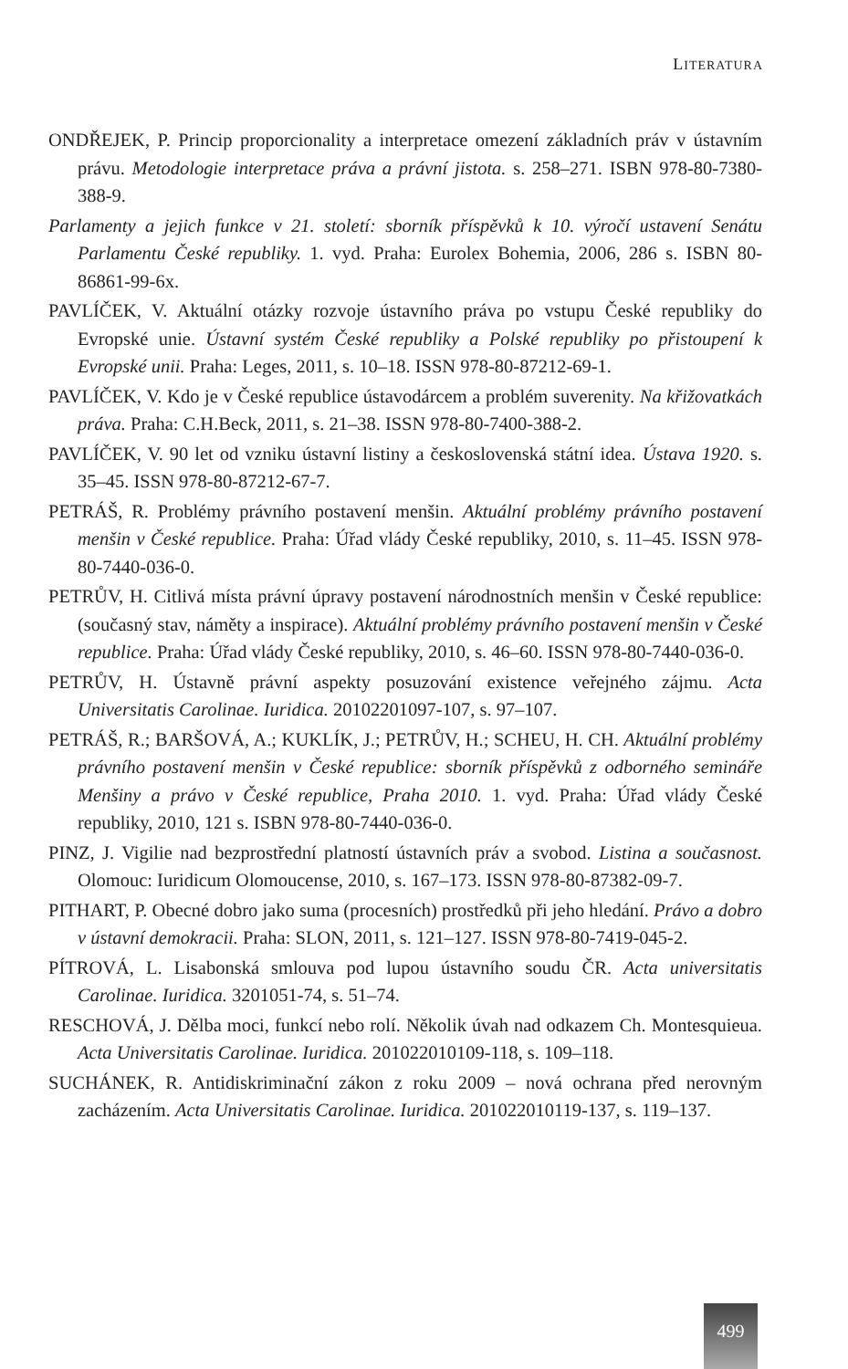LITERATURA
ONDŘEJEK, P. Princip proporcionality a interpretace omezení základních práv v ústavním právu. Metodologie interpretace práva a právní jistota. s. 258–271. ISBN 978-80-7380-388-9.
Parlamenty a jejich funkce v 21. století: sborník příspěvků k 10. výročí ustavení Senátu Parlamentu České republiky. 1. vyd. Praha: Eurolex Bohemia, 2006, 286 s. ISBN 80-86861-99-6x.
PAVLÍČEK, V. Aktuální otázky rozvoje ústavního práva po vstupu České republiky do Evropské unie. Ústavní systém České republiky a Polské republiky po přistoupení k Evropské unii. Praha: Leges, 2011, s. 10–18. ISSN 978-80-87212-69-1.
PAVLÍČEK, V. Kdo je v České republice ústavodárcem a problém suverenity. Na křižovatkách práva. Praha: C.H.Beck, 2011, s. 21–38. ISSN 978-80-7400-388-2.
PAVLÍČEK, V. 90 let od vzniku ústavní listiny a československá státní idea. Ústava 1920. s. 35–45. ISSN 978-80-87212-67-7.
PETRÁŠ, R. Problémy právního postavení menšin. Aktuální problémy právního postavení menšin v České republice. Praha: Úřad vlády České republiky, 2010, s. 11–45. ISSN 978-80-7440-036-0.
PETRŮV, H. Citlivá místa právní úpravy postavení národnostních menšin v České republice: (současný stav, náměty a inspirace). Aktuální problémy právního postavení menšin v České republice. Praha: Úřad vlády České republiky, 2010, s. 46–60. ISSN 978-80-7440-036-0.
PETRŮV, H. Ústavně právní aspekty posuzování existence veřejného zájmu. Acta Universitatis Carolinae. Iuridica. 20102201097-107, s. 97–107.
PETRÁŠ, R.; BARŠOVÁ, A.; KUKLÍK, J.; PETRŮV, H.; SCHEU, H. CH. Aktuální problémy právního postavení menšin v České republice: sborník příspěvků z odborného semináře Menšiny a právo v České republice, Praha 2010. 1. vyd. Praha: Úřad vlády České republiky, 2010, 121 s. ISBN 978-80-7440-036-0.
PINZ, J. Vigilie nad bezprostřední platností ústavních práv a svobod. Listina a současnost. Olomouc: Iuridicum Olomoucense, 2010, s. 167–173. ISSN 978-80-87382-09-7.
PITHART, P. Obecné dobro jako suma (procesních) prostředků při jeho hledání. Právo a dobro v ústavní demokracii. Praha: SLON, 2011, s. 121–127. ISSN 978-80-7419-045-2.
PÍTROVÁ, L. Lisabonská smlouva pod lupou ústavního soudu ČR. Acta universitatis Carolinae. Iuridica. 3201051-74, s. 51–74.
RESCHOVÁ, J. Dělba moci, funkcí nebo rolí. Několik úvah nad odkazem Ch. Montesquieua. Acta Universitatis Carolinae. Iuridica. 201022010109-118, s. 109–118.
SUCHÁNEK, R. Antidiskriminační zákon z roku 2009 – nová ochrana před nerovným zacházením. Acta Universitatis Carolinae. Iuridica. 201022010119-137, s. 119–137.
499